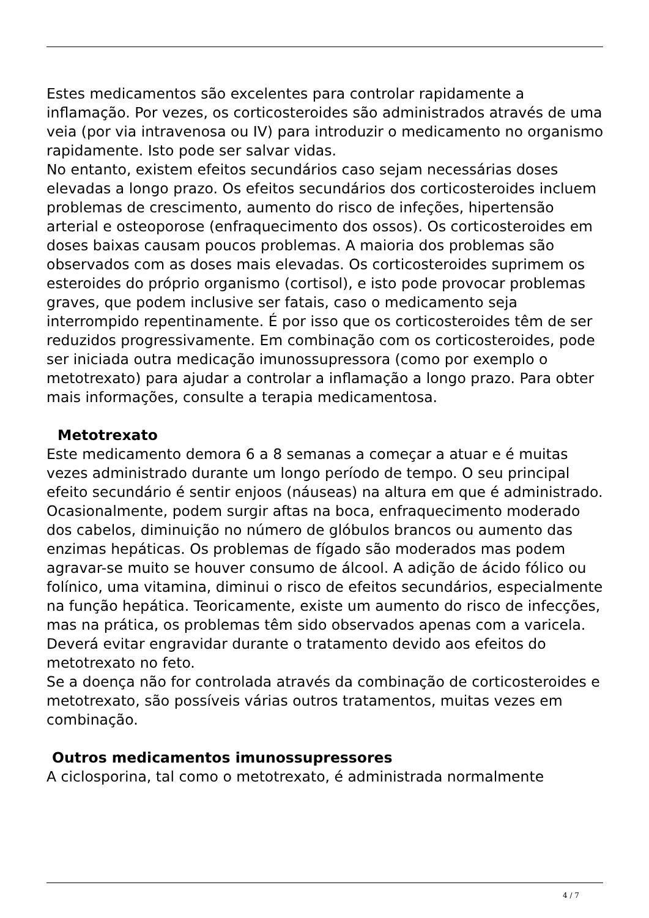Estes medicamentos são excelentes para controlar rapidamente a inflamação. Por vezes, os corticosteroides são administrados através de uma veia (por via intravenosa ou IV) para introduzir o medicamento no organismo rapidamente. Isto pode ser salvar vidas.
No entanto, existem efeitos secundários caso sejam necessárias doses elevadas a longo prazo. Os efeitos secundários dos corticosteroides incluem problemas de crescimento, aumento do risco de infeções, hipertensão arterial e osteoporose (enfraquecimento dos ossos). Os corticosteroides em doses baixas causam poucos problemas. A maioria dos problemas são observados com as doses mais elevadas. Os corticosteroides suprimem os esteroides do próprio organismo (cortisol), e isto pode provocar problemas graves, que podem inclusive ser fatais, caso o medicamento seja interrompido repentinamente. É por isso que os corticosteroides têm de ser reduzidos progressivamente. Em combinação com os corticosteroides, pode ser iniciada outra medicação imunossupressora (como por exemplo o metotrexato) para ajudar a controlar a inflamação a longo prazo. Para obter mais informações, consulte a terapia medicamentosa.
Metotrexato
Este medicamento demora 6 a 8 semanas a começar a atuar e é muitas vezes administrado durante um longo período de tempo. O seu principal efeito secundário é sentir enjoos (náuseas) na altura em que é administrado. Ocasionalmente, podem surgir aftas na boca, enfraquecimento moderado dos cabelos, diminuição no número de glóbulos brancos ou aumento das enzimas hepáticas. Os problemas de fígado são moderados mas podem agravar-se muito se houver consumo de álcool. A adição de ácido fólico ou folínico, uma vitamina, diminui o risco de efeitos secundários, especialmente na função hepática. Teoricamente, existe um aumento do risco de infecções, mas na prática, os problemas têm sido observados apenas com a varicela. Deverá evitar engravidar durante o tratamento devido aos efeitos do metotrexato no feto.
Se a doença não for controlada através da combinação de corticosteroides e metotrexato, são possíveis várias outros tratamentos, muitas vezes em combinação.
Outros medicamentos imunossupressores
A ciclosporina, tal como o metotrexato, é administrada normalmente
4 / 7